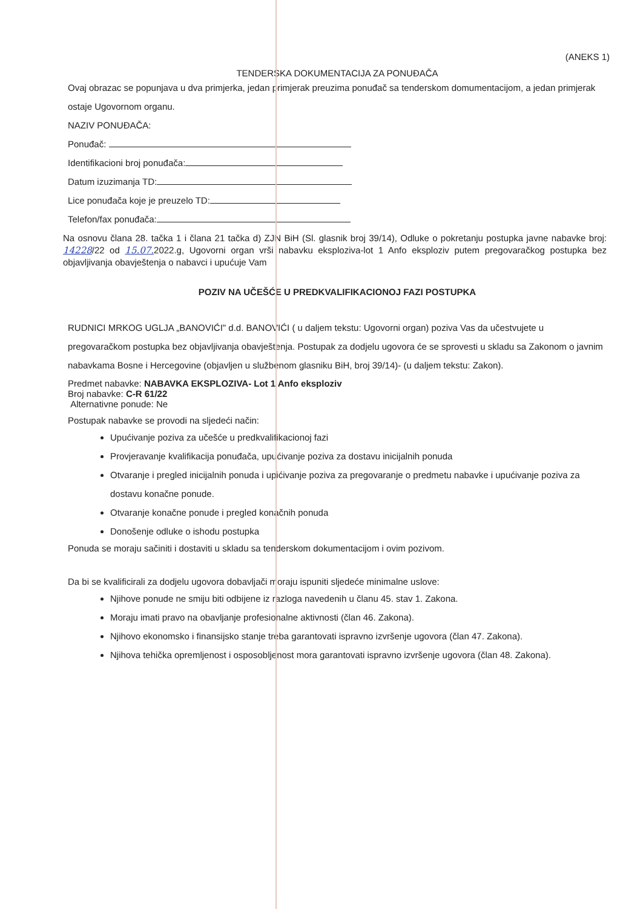(ANEKS 1)
TENDERSKA DOKUMENTACIJA ZA PONUĐAČA
Ovaj obrazac se popunjava u dva primjerka, jedan primjerak preuzima ponuđač sa tenderskom domumentacijom, a jedan primjerak ostaje Ugovornom organu.
NAZIV PONUĐAČA:
Ponuđač:
Identifikacioni broj ponuđača:
Datum izuzimanja TD:
Lice ponuđača koje je preuzelo TD:
Telefon/fax ponuđača:
Na osnovu člana 28. tačka 1 i člana 21 tačka d) ZJN BiH (Sl. glasnik broj 39/14), Odluke o pokretanju postupka javne nabavke broj: 14228/22 od 15.07. 2022.g, Ugovorni organ vrši nabavku eksploziva-lot 1 Anfo eksploziv putem pregovaračkog postupka bez objavljivanja obavještenja o nabavci i upućuje Vam
POZIV NA UČEŠĆE U PREDKVALIFIKACIONOJ FAZI POSTUPKA
RUDNICI MRKOG UGLJA „BANOVIĆI" d.d. BANOVIĆI ( u daljem tekstu: Ugovorni organ) poziva Vas da učestvujete u pregovaračkom postupka bez objavljivanja obavještenja. Postupak za dodjelu ugovora će se sprovesti u skladu sa Zakonom o javnim nabavkama Bosne i Hercegovine (objavljen u službenom glasniku BiH, broj 39/14)- (u daljem tekstu: Zakon).
Predmet nabavke: NABAVKA EKSPLOZIVA- Lot 1 Anfo eksploziv
Broj nabavke: C-R 61/22
Alternativne ponude: Ne
Postupak nabavke se provodi na sljedeći način:
Upućivanje poziva za učešće u predkvalifikacionoj fazi
Provjeravanje kvalifikacija ponuđača, upućivanje poziva za dostavu inicijalnih ponuda
Otvaranje i pregled inicijalnih ponuda i upićivanje poziva za pregovaranje o predmetu nabavke i upućivanje poziva za dostavu konačne ponude.
Otvaranje konačne ponude i pregled konačnih ponuda
Donošenje odluke o ishodu postupka
Ponuda se moraju sačiniti i dostaviti u skladu sa tenderskom dokumentacijom i ovim pozivom.
Da bi se kvalificirali za dodjelu ugovora dobavljači moraju ispuniti sljedeće minimalne uslove:
Njihove ponude ne smiju biti odbijene iz razloga navedenih u članu 45. stav 1. Zakona.
Moraju imati pravo na obavljanje profesionalne aktivnosti (član 46. Zakona).
Njihovo ekonomsko i finansijsko stanje treba garantovati ispravno izvršenje ugovora (član 47. Zakona).
Njihova tehička opremljenost i osposobljenost mora garantovati ispravno izvršenje ugovora (član 48. Zakona).